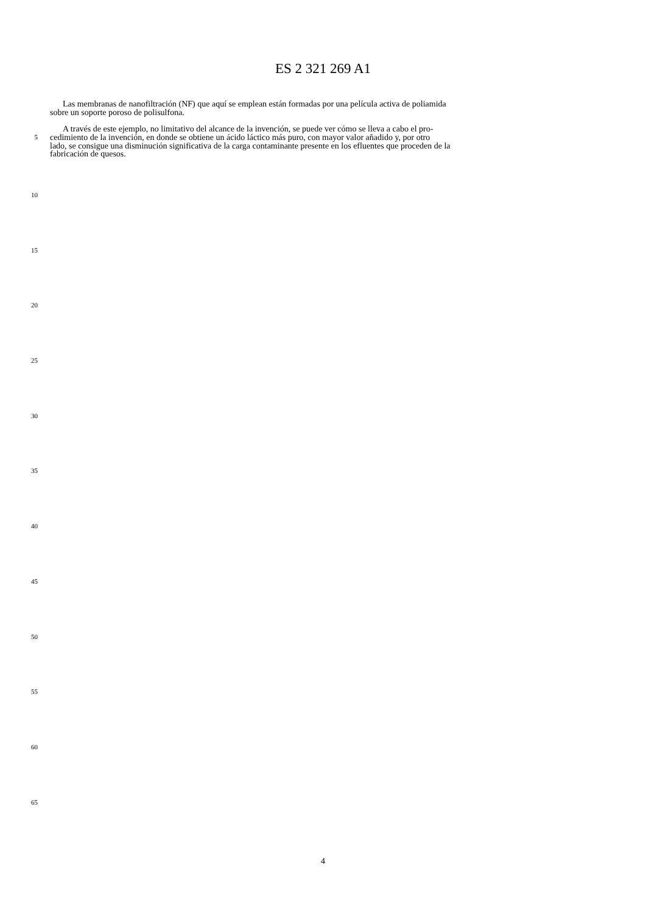ES 2 321 269 A1
Las membranas de nanofiltración (NF) que aquí se emplean están formadas por una película activa de poliamida
sobre un soporte poroso de polisulfona.
A través de este ejemplo, no limitativo del alcance de la invención, se puede ver cómo se lleva a cabo el pro-
5
cedimiento de la invención, en donde se obtiene un ácido láctico más puro, con mayor valor añadido y, por otro
lado, se consigue una disminución significativa de la carga contaminante presente en los efluentes que proceden de la
fabricación de quesos.
10
15
20
25
30
35
40
45
50
55
60
65
4